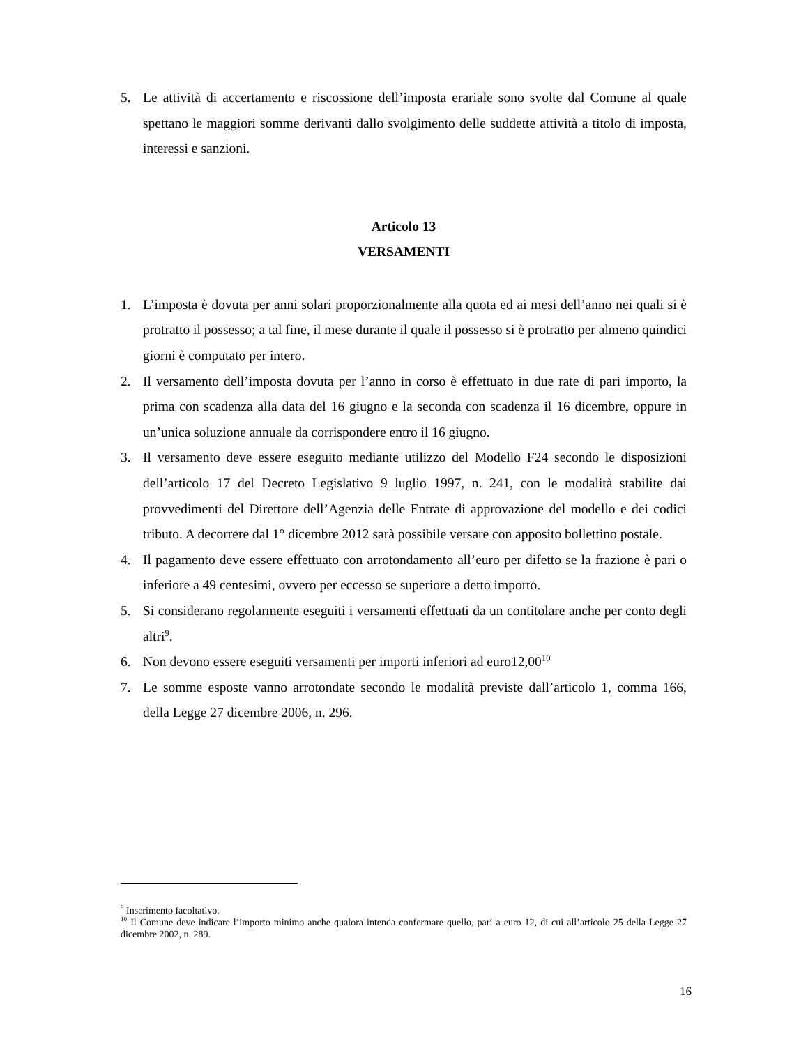5. Le attività di accertamento e riscossione dell’imposta erariale sono svolte dal Comune al quale spettano le maggiori somme derivanti dallo svolgimento delle suddette attività a titolo di imposta, interessi e sanzioni.
Articolo 13
VERSAMENTI
1. L’imposta è dovuta per anni solari proporzionalmente alla quota ed ai mesi dell’anno nei quali si è protratto il possesso; a tal fine, il mese durante il quale il possesso si è protratto per almeno quindici giorni è computato per intero.
2. Il versamento dell’imposta dovuta per l’anno in corso è effettuato in due rate di pari importo, la prima con scadenza alla data del 16 giugno e la seconda con scadenza il 16 dicembre, oppure in un’unica soluzione annuale da corrispondere entro il 16 giugno.
3. Il versamento deve essere eseguito mediante utilizzo del Modello F24 secondo le disposizioni dell’articolo 17 del Decreto Legislativo 9 luglio 1997, n. 241, con le modalità stabilite dai provvedimenti del Direttore dell’Agenzia delle Entrate di approvazione del modello e dei codici tributo. A decorrere dal 1° dicembre 2012 sarà possibile versare con apposito bollettino postale.
4. Il pagamento deve essere effettuato con arrotondamento all’euro per difetto se la frazione è pari o inferiore a 49 centesimi, ovvero per eccesso se superiore a detto importo.
5. Si considerano regolarmente eseguiti i versamenti effettuati da un contitolare anche per conto degli altri<sup>9</sup>.
6. Non devono essere eseguiti versamenti per importi inferiori ad euro12,00<sup>10</sup>
7. Le somme esposte vanno arrotondate secondo le modalità previste dall’articolo 1, comma 166, della Legge 27 dicembre 2006, n. 296.
<sup>9</sup> Inserimento facoltativo.
<sup>10</sup> Il Comune deve indicare l’importo minimo anche qualora intenda confermare quello, pari a euro 12, di cui all’articolo 25 della Legge 27 dicembre 2002, n. 289.
16